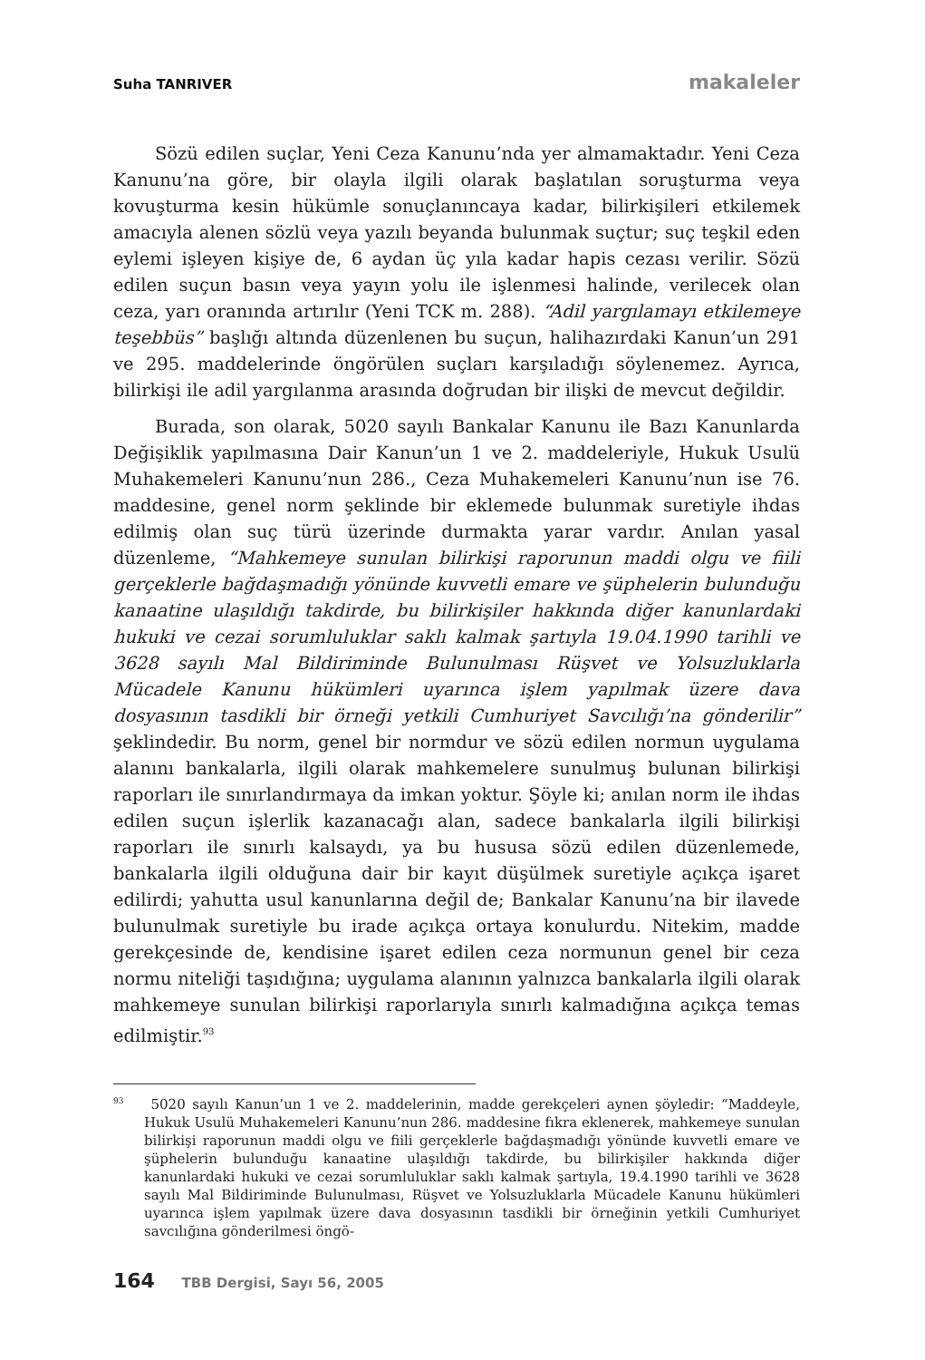Suha TANRIVER makaleler
Sözü edilen suçlar, Yeni Ceza Kanunu’nda yer almamaktadır. Yeni Ceza Kanunu’na göre, bir olayla ilgili olarak başlatılan soruşturma veya kovuşturma kesin hükümle sonuçlanıncaya kadar, bilirkişileri etkilemek amacıyla alenen sözlü veya yazılı beyanda bulunmak suçtur; suç teşkil eden eylemi işleyen kişiye de, 6 aydan üç yıla kadar hapis cezası verilir. Sözü edilen suçun basın veya yayın yolu ile işlenmesi halinde, verilecek olan ceza, yarı oranında artırılır (Yeni TCK m. 288). “Adil yargılamayı etkilemeye teşebbüs” başlığı altında düzenlenen bu suçun, halihazırdaki Kanun’un 291 ve 295. maddelerinde öngörülen suçları karşıladığı söylenemez. Ayrıca, bilirkişi ile adil yargılanma arasında doğrudan bir ilişki de mevcut değildir.
Burada, son olarak, 5020 sayılı Bankalar Kanunu ile Bazı Kanunlarda Değişiklik yapılmasına Dair Kanun’un 1 ve 2. maddeleriyle, Hukuk Usulü Muhakemeleri Kanunu’nun 286., Ceza Muhakemeleri Kanunu’nun ise 76. maddesine, genel norm şeklinde bir eklemede bulunmak suretiyle ihdas edilmiş olan suç türü üzerinde durmakta yarar vardır. Anılan yasal düzenleme, “Mahkemeye sunulan bilirkişi raporunun maddi olgu ve fiili gerçeklerle bağdaşmadığı yönünde kuvvetli emare ve şüphelerin bulunduğu kanaatine ulaşıldığı takdirde, bu bilirkişiler hakkında diğer kanunlardaki hukuki ve cezai sorumluluklar saklı kalmak şartıyla 19.04.1990 tarihli ve 3628 sayılı Mal Bildiriminde Bulunulması Rüşvet ve Yolsuzluklarla Mücadele Kanunu hükümleri uyarınca işlem yapılmak üzere dava dosyasının tasdikli bir örneği yetkili Cumhuriyet Savcılığı’na gönderilir” şeklindedir. Bu norm, genel bir normdur ve sözü edilen normun uygulama alanını bankalarla, ilgili olarak mahkemelere sunulmuş bulunan bilirkişi raporları ile sınırlandırmaya da imkan yoktur. Şöyle ki; anılan norm ile ihdas edilen suçun işlerlik kazanacağı alan, sadece bankalarla ilgili bilirkişi raporları ile sınırlı kalsaydı, ya bu hususa sözü edilen düzenlemede, bankalarla ilgili olduğuna dair bir kayıt düşülmek suretiyle açıkça işaret edilirdi; yahutta usul kanunlarına değil de; Bankalar Kanunu’na bir ilavede bulunulmak suretiyle bu irade açıkça ortaya konulurdu. Nitekim, madde gerekçesinde de, kendisine işaret edilen ceza normunun genel bir ceza normu niteliği taşıdığına; uygulama alanının yalnızca bankalarla ilgili olarak mahkemeye sunulan bilirkişi raporlarıyla sınırlı kalmadığına açıkça temas edilmiştir.<sup>93</sup>
<sup>93</sup> 5020 sayılı Kanun’un 1 ve 2. maddelerinin, madde gerekçeleri aynen şöyledir: “Maddeyle, Hukuk Usulü Muhakemeleri Kanunu’nun 286. maddesine fıkra eklenerek, mahkemeye sunulan bilirkişi raporunun maddi olgu ve fiili gerçeklerle bağdaşmadığı yönünde kuvvetli emare ve şüphelerin bulunduğu kanaatine ulaşıldığı takdirde, bu bilirkişiler hakkında diğer kanunlardaki hukuki ve cezai sorumluluklar saklı kalmak şartıyla, 19.4.1990 tarihli ve 3628 sayılı Mal Bildiriminde Bulunulması, Rüşvet ve Yolsuzluklarla Mücadele Kanunu hükümleri uyarınca işlem yapılmak üzere dava dosyasının tasdikli bir örneğinin yetkili Cumhuriyet savcılığına gönderilmesi öngö-
164 TBB Dergisi, Sayı 56, 2005